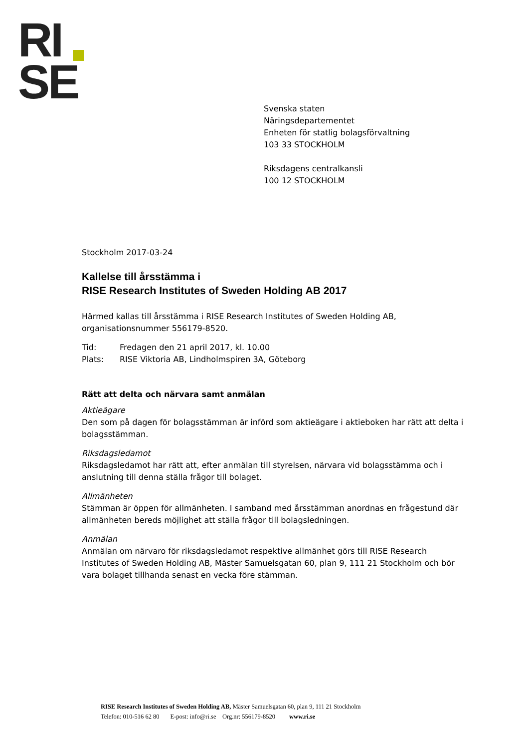RI
SE
Svenska staten
Näringsdepartementet
Enheten för statlig bolagsförvaltning
103 33 STOCKHOLM
Riksdagens centralkansli
100 12 STOCKHOLM
Stockholm 2017-03-24
Kallelse till årsstämma i
RISE Research Institutes of Sweden Holding AB 2017
Härmed kallas till årsstämma i RISE Research Institutes of Sweden Holding AB, organisationsnummer 556179-8520.
Tid: Fredagen den 21 april 2017, kl. 10.00
Plats: RISE Viktoria AB, Lindholmspiren 3A, Göteborg
Rätt att delta och närvara samt anmälan
Aktieägare
Den som på dagen för bolagsstämman är införd som aktieägare i aktieboken har rätt att delta i bolagsstämman.
Riksdagsledamot
Riksdagsledamot har rätt att, efter anmälan till styrelsen, närvara vid bolagsstämma och i anslutning till denna ställa frågor till bolaget.
Allmänheten
Stämman är öppen för allmänheten. I samband med årsstämman anordnas en frågestund där allmänheten bereds möjlighet att ställa frågor till bolagsledningen.
Anmälan
Anmälan om närvaro för riksdagsledamot respektive allmänhet görs till RISE Research Institutes of Sweden Holding AB, Mäster Samuelsgatan 60, plan 9, 111 21 Stockholm och bör vara bolaget tillhanda senast en vecka före stämman.
RISE Research Institutes of Sweden Holding AB, Mäster Samuelsgatan 60, plan 9, 111 21 Stockholm
Telefon: 010-516 62 80 E-post: info@ri.se Org.nr: 556179-8520 www.ri.se